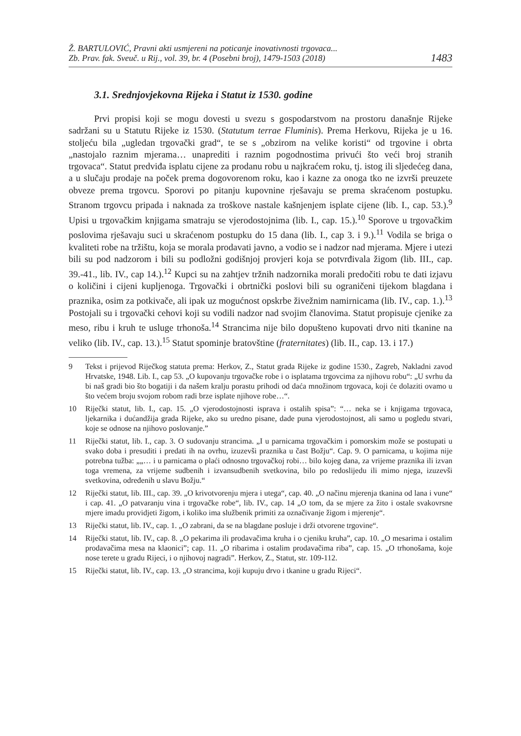Ž. BARTULOVIĆ, Pravni akti usmjereni na poticanje inovativnosti trgovaca...
Zb. Prav. fak. Sveuč. u Rij., vol. 39, br. 4 (Posebni broj), 1479-1503 (2018)
1483
3.1. Srednjovjekovna Rijeka i Statut iz 1530. godine
Prvi propisi koji se mogu dovesti u svezu s gospodarstvom na prostoru današnje Rijeke sadržani su u Statutu Rijeke iz 1530. (Statutum terrae Fluminis). Prema Herkovu, Rijeka je u 16. stoljeću bila „ugledan trgovački grad“, te se s „obzirom na velike koristi“ od trgovine i obrta „nastojalo raznim mjerama… unaprediti i raznim pogodnostima privući što veći broj stranih trgovaca“. Statut predviđa isplatu cijene za prodanu robu u najkraćem roku, tj. istog ili sljedećeg dana, a u slučaju prodaje na poček prema dogovorenom roku, kao i kazne za onoga tko ne izvrši preuzete obveze prema trgovcu. Sporovi po pitanju kupovnine rješavaju se prema skraćenom postupku. Stranom trgovcu pripada i naknada za troškove nastale kašnjenjem isplate cijene (lib. I., cap. 53.).<sup>9</sup> Upisi u trgovačkim knjigama smatraju se vjerodostojnima (lib. I., cap. 15.).<sup>10</sup> Sporove u trgovačkim poslovima rješavaju suci u skraćenom postupku do 15 dana (lib. I., cap 3. i 9.).<sup>11</sup> Vodila se briga o kvaliteti robe na tržištu, koja se morala prodavati javno, a vodio se i nadzor nad mjerama. Mjere i utezi bili su pod nadzorom i bili su podložni godišnjoj provjeri koja se potvrđivala žigom (lib. III., cap. 39.-41., lib. IV., cap 14.).<sup>12</sup> Kupci su na zahtjev tržnih nadzornika morali predočiti robu te dati izjavu o količini i cijeni kupljenoga. Trgovački i obrtnički poslovi bili su ograničeni tijekom blagdana i praznika, osim za potkivače, ali ipak uz mogućnost opskrbe živežnim namirnicama (lib. IV., cap. 1.).<sup>13</sup> Postojali su i trgovački cehovi koji su vodili nadzor nad svojim članovima. Statut propisuje cjenike za meso, ribu i kruh te usluge trhonoša.<sup>14</sup> Strancima nije bilo dopušteno kupovati drvo niti tkanine na veliko (lib. IV., cap. 13.).<sup>15</sup> Statut spominje bratovštine (fraternitates) (lib. II., cap. 13. i 17.)
9 Tekst i prijevod Riječkog statuta prema: Herkov, Z., Statut grada Rijeke iz godine 1530., Zagreb, Nakladni zavod Hrvatske, 1948. Lib. I., cap 53. „O kupovanju trgovačke robe i o isplatama trgovcima za njihovu robu“: „U svrhu da bi naš gradi bio što bogatiji i da našem kralju porastu prihodi od daća množinom trgovaca, koji će dolaziti ovamo u što većem broju svojom robom radi brze isplate njihove robe…“.
10 Riječki statut, lib. I., cap. 15. „O vjerodostojnosti isprava i ostalih spisa”: “… neka se i knjigama trgovaca, ljekarnika i dućandžija grada Rijeke, ako su uredno pisane, dade puna vjerodostojnost, ali samo u pogledu stvari, koje se odnose na njihovo poslovanje.”
11 Riječki statut, lib. I., cap. 3. O sudovanju strancima. „I u parnicama trgovačkim i pomorskim može se postupati u svako doba i presuditi i predati ih na ovrhu, izuzevši praznika u čast Božju“. Cap. 9. O parnicama, u kojima nije potrebna tužba: „„… i u parnicama o plaći odnosno trgovačkoj robi… bilo kojeg dana, za vrijeme praznika ili izvan toga vremena, za vrijeme sudbenih i izvansudbenih svetkovina, bilo po redoslijedu ili mimo njega, izuzevši svetkovina, određenih u slavu Božju.“
12 Riječki statut, lib. III., cap. 39. „O krivotvorenju mjera i utega“, cap. 40. „O načinu mjerenja tkanina od lana i vune“ i cap. 41. „O patvaranju vina i trgovačke robe“, lib. IV., cap. 14 „O tom, da se mjere za žito i ostale svakovrsne mjere imadu providjeti žigom, i koliko ima službenik primiti za označivanje žigom i mjerenje“.
13 Riječki statut, lib. IV., cap. 1. „O zabrani, da se na blagdane posluje i drži otvorene trgovine“.
14 Riječki statut, lib. IV., cap. 8. „O pekarima ili prodavačima kruha i o cjeniku kruha”, cap. 10. „O mesarima i ostalim prodavačima mesa na klaonici”; cap. 11. „O ribarima i ostalim prodavačima riba”, cap. 15. „O trhonošama, koje nose terete u gradu Rijeci, i o njihovoj nagradi”. Herkov, Z., Statut, str. 109-112.
15 Riječki statut, lib. IV., cap. 13. „O strancima, koji kupuju drvo i tkanine u gradu Rijeci“.